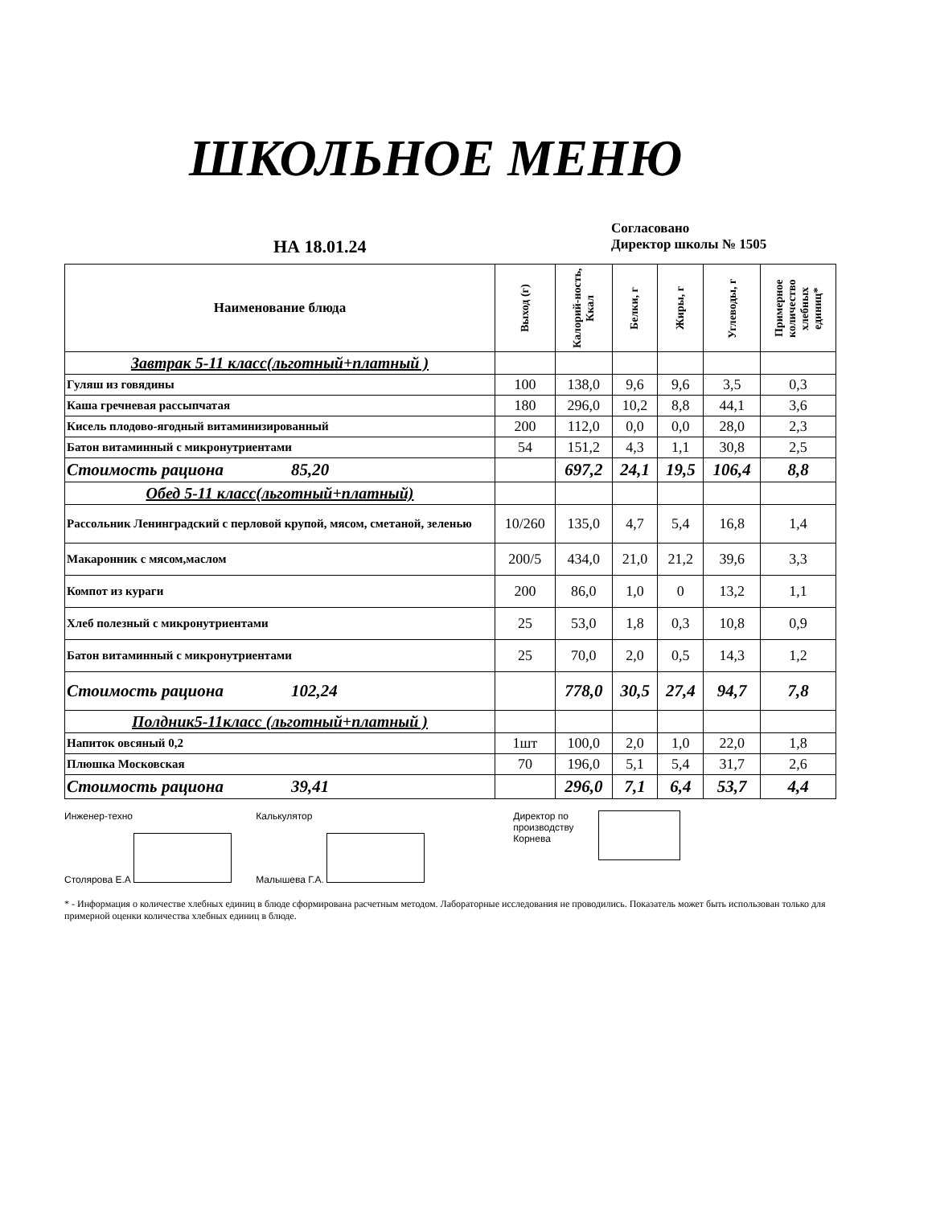ШКОЛЬНОЕ МЕНЮ
НА 18.01.24
Согласовано
Директор школы № 1505
| Наименование блюда | Выход (г) | Калорий-ность, Ккал | Белки, г | Жиры, г | Углеводы, г | Примерное количество хлебных единиц* |
| --- | --- | --- | --- | --- | --- | --- |
| Завтрак 5-11 класс(льготный+платный ) | | | | | | |
| Гуляш из говядины | 100 | 138,0 | 9,6 | 9,6 | 3,5 | 0,3 |
| Каша гречневая рассыпчатая | 180 | 296,0 | 10,2 | 8,8 | 44,1 | 3,6 |
| Кисель плодово-ягодный витаминизированный | 200 | 112,0 | 0,0 | 0,0 | 28,0 | 2,3 |
| Батон витаминный с микронутриентами | 54 | 151,2 | 4,3 | 1,1 | 30,8 | 2,5 |
| Стоимость рациона 85,20 | | 697,2 | 24,1 | 19,5 | 106,4 | 8,8 |
| Обед 5-11 класс(льготный+платный) | | | | | | |
| Рассольник Ленинградский с перловой крупой, мясом, сметаной, зеленью | 10/260 | 135,0 | 4,7 | 5,4 | 16,8 | 1,4 |
| Макаронник с мясом,маслом | 200/5 | 434,0 | 21,0 | 21,2 | 39,6 | 3,3 |
| Компот из кураги | 200 | 86,0 | 1,0 | 0 | 13,2 | 1,1 |
| Хлеб полезный с микронутриентами | 25 | 53,0 | 1,8 | 0,3 | 10,8 | 0,9 |
| Батон витаминный с микронутриентами | 25 | 70,0 | 2,0 | 0,5 | 14,3 | 1,2 |
| Стоимость рациона 102,24 | | 778,0 | 30,5 | 27,4 | 94,7 | 7,8 |
| Полдник5-11класс (льготный+платный ) | | | | | | |
| Напиток овсяный 0,2 | 1шт | 100,0 | 2,0 | 1,0 | 22,0 | 1,8 |
| Плюшка Московская | 70 | 196,0 | 5,1 | 5,4 | 31,7 | 2,6 |
| Стоимость рациона 39,41 | | 296,0 | 7,1 | 6,4 | 53,7 | 4,4 |
Инженер-техно
Столярова Е.А
Калькулятор
Малышева Г.А.
Директор по
производству
Корнева
* - Информация о количестве хлебных единиц в блюде сформирована расчетным методом. Лабораторные исследования не проводились. Показатель может быть использован только для примерной оценки количества хлебных единиц в блюде.